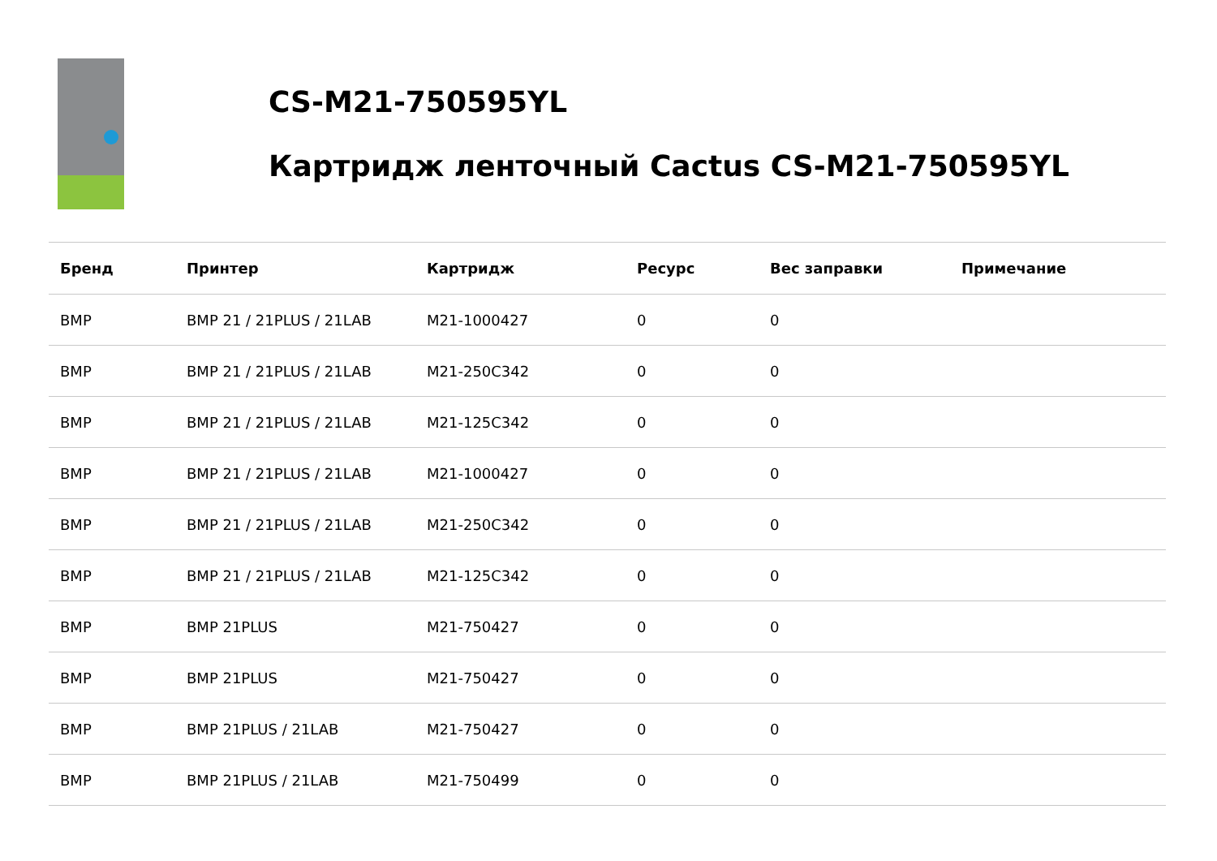CS-M21-750595YL
Картридж ленточный Cactus CS-M21-750595YL
| Бренд | Принтер | Картридж | Ресурс | Вес заправки | Примечание |
| --- | --- | --- | --- | --- | --- |
| BMP | BMP 21 / 21PLUS / 21LAB | M21-1000427 | 0 | 0 | |
| BMP | BMP 21 / 21PLUS / 21LAB | M21-250C342 | 0 | 0 | |
| BMP | BMP 21 / 21PLUS / 21LAB | M21-125C342 | 0 | 0 | |
| BMP | BMP 21 / 21PLUS / 21LAB | M21-1000427 | 0 | 0 | |
| BMP | BMP 21 / 21PLUS / 21LAB | M21-250C342 | 0 | 0 | |
| BMP | BMP 21 / 21PLUS / 21LAB | M21-125C342 | 0 | 0 | |
| BMP | BMP 21PLUS | M21-750427 | 0 | 0 | |
| BMP | BMP 21PLUS | M21-750427 | 0 | 0 | |
| BMP | BMP 21PLUS / 21LAB | M21-750427 | 0 | 0 | |
| BMP | BMP 21PLUS / 21LAB | M21-750499 | 0 | 0 | |